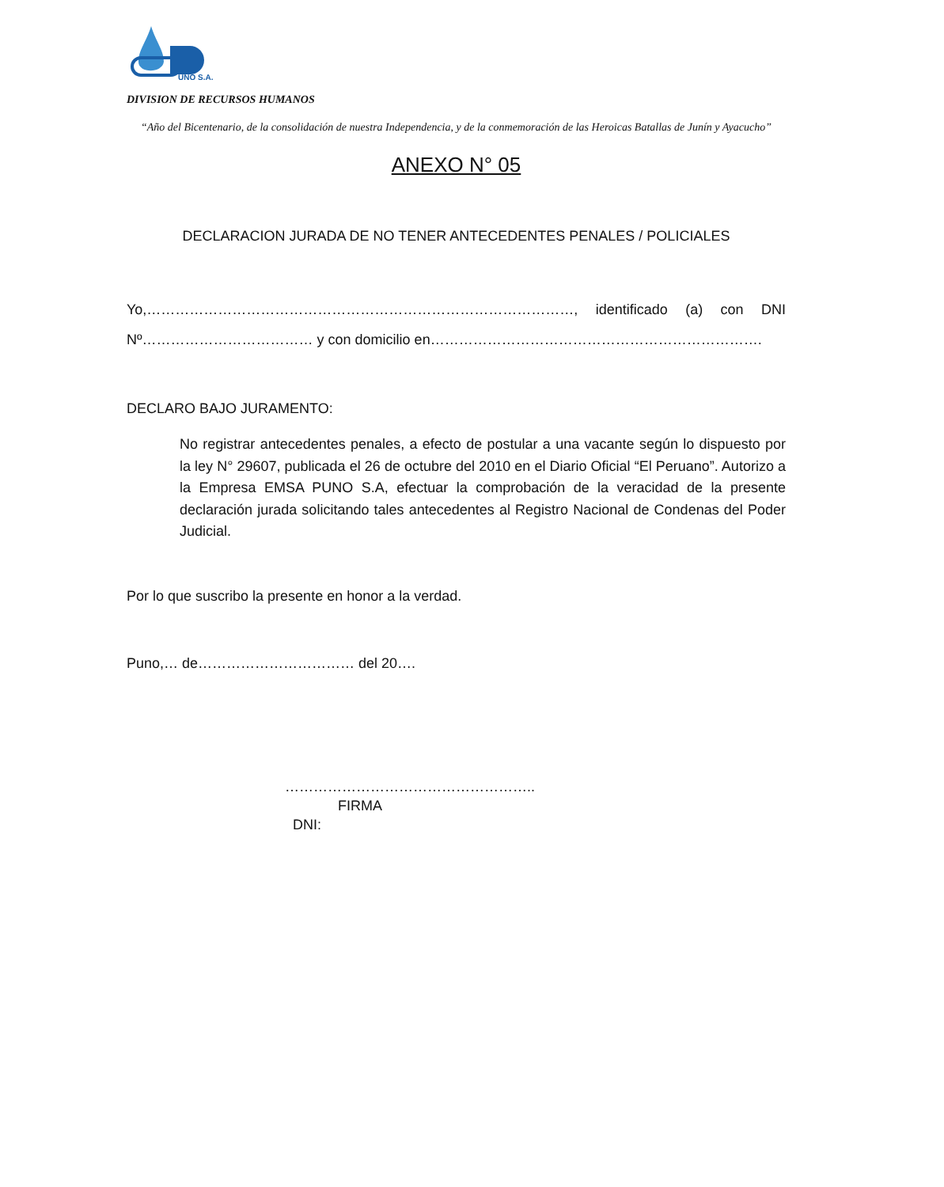UNO S.A.
DIVISION DE RECURSOS HUMANOS
“Año del Bicentenario, de la consolidación de nuestra Independencia, y de la conmemoración de las Heroicas Batallas de Junín y Ayacucho”
ANEXO N° 05
DECLARACION JURADA DE NO TENER ANTECEDENTES PENALES / POLICIALES
Yo,………………………………………………………………………………, identificado (a) con DNI Nº……………………………… y con domicilio en…………………………………………………………….
DECLARO BAJO JURAMENTO:
No registrar antecedentes penales, a efecto de postular a una vacante según lo dispuesto por la ley N° 29607, publicada el 26 de octubre del 2010 en el Diario Oficial “El Peruano”. Autorizo a la Empresa EMSA PUNO S.A, efectuar la comprobación de la veracidad de la presente declaración jurada solicitando tales antecedentes al Registro Nacional de Condenas del Poder Judicial.
Por lo que suscribo la presente en honor a la verdad.
Puno,… de…………………………… del 20….
……………………………………………..
FIRMA
DNI: